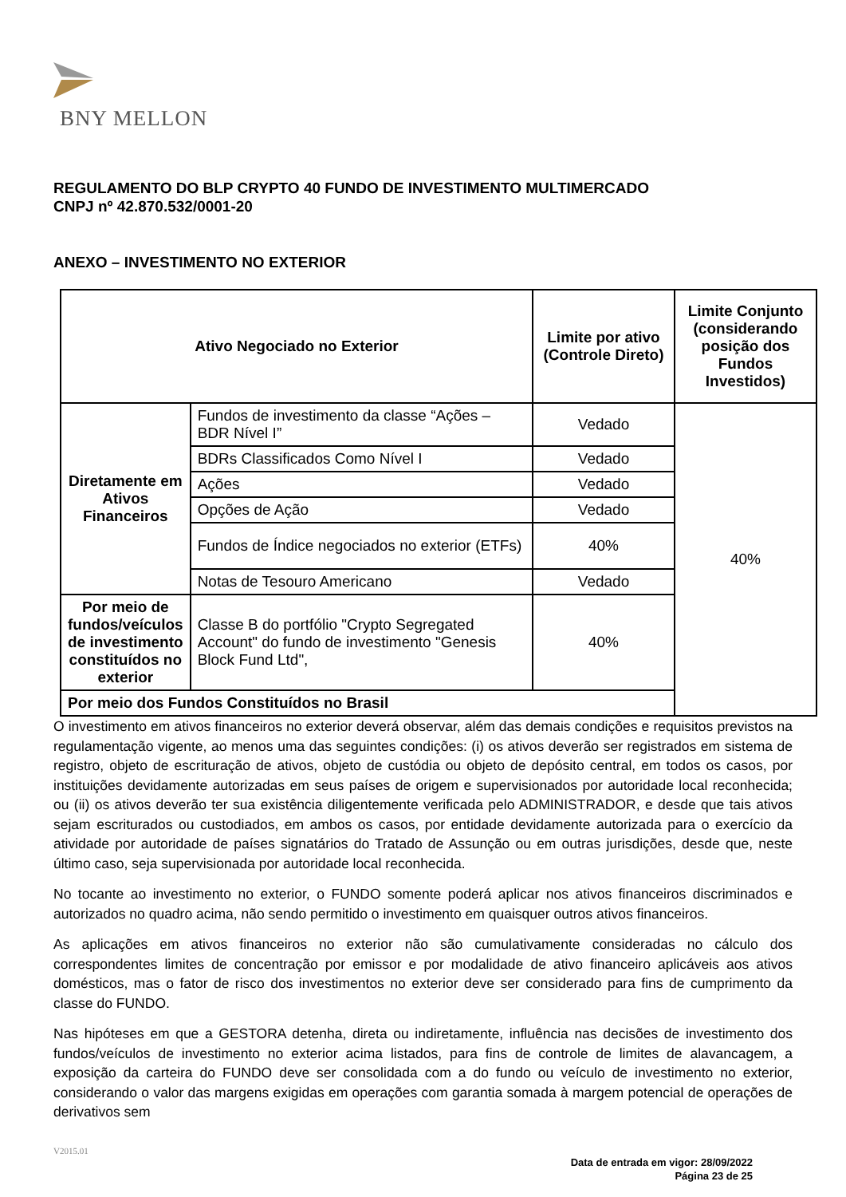BNY MELLON
REGULAMENTO DO BLP CRYPTO 40 FUNDO DE INVESTIMENTO MULTIMERCADO
CNPJ nº 42.870.532/0001-20
ANEXO – INVESTIMENTO NO EXTERIOR
| Ativo Negociado no Exterior | | Limite por ativo (Controle Direto) | Limite Conjunto (considerando posição dos Fundos Investidos) |
| --- | --- | --- | --- |
| Diretamente em Ativos Financeiros | Fundos de investimento da classe “Ações – BDR Nível I” | Vedado | 40% |
| | BDRs Classificados Como Nível I | Vedado | |
| | Ações | Vedado | |
| | Opções de Ação | Vedado | |
| | Fundos de Índice negociados no exterior (ETFs) | 40% | |
| | Notas de Tesouro Americano | Vedado | |
| Por meio de fundos/veículos de investimento constituídos no exterior | Classe B do portfólio "Crypto Segregated Account" do fundo de investimento "Genesis Block Fund Ltd", | 40% | |
| Por meio dos Fundos Constituídos no Brasil | | | |
O investimento em ativos financeiros no exterior deverá observar, além das demais condições e requisitos previstos na regulamentação vigente, ao menos uma das seguintes condições: (i) os ativos deverão ser registrados em sistema de registro, objeto de escrituração de ativos, objeto de custódia ou objeto de depósito central, em todos os casos, por instituições devidamente autorizadas em seus países de origem e supervisionados por autoridade local reconhecida; ou (ii) os ativos deverão ter sua existência diligentemente verificada pelo ADMINISTRADOR, e desde que tais ativos sejam escriturados ou custodiados, em ambos os casos, por entidade devidamente autorizada para o exercício da atividade por autoridade de países signatários do Tratado de Assunção ou em outras jurisdições, desde que, neste último caso, seja supervisionada por autoridade local reconhecida.
No tocante ao investimento no exterior, o FUNDO somente poderá aplicar nos ativos financeiros discriminados e autorizados no quadro acima, não sendo permitido o investimento em quaisquer outros ativos financeiros.
As aplicações em ativos financeiros no exterior não são cumulativamente consideradas no cálculo dos correspondentes limites de concentração por emissor e por modalidade de ativo financeiro aplicáveis aos ativos domésticos, mas o fator de risco dos investimentos no exterior deve ser considerado para fins de cumprimento da classe do FUNDO.
Nas hipóteses em que a GESTORA detenha, direta ou indiretamente, influência nas decisões de investimento dos fundos/veículos de investimento no exterior acima listados, para fins de controle de limites de alavancagem, a exposição da carteira do FUNDO deve ser consolidada com a do fundo ou veículo de investimento no exterior, considerando o valor das margens exigidas em operações com garantia somada à margem potencial de operações de derivativos sem
V2015.01
Data de entrada em vigor: 28/09/2022
Página 23 de 25